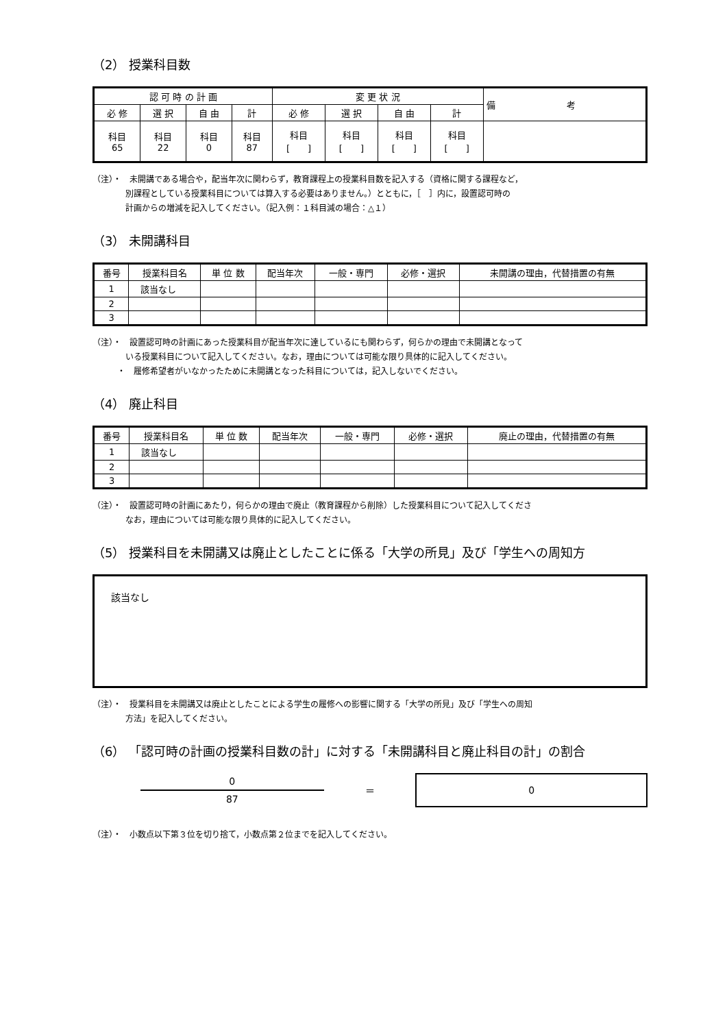（2） 授業科目数
| 認 可 時 の 計 画 | | | | 変 更 状 況 | | | | 備 考 |
| --- | --- | --- | --- | --- | --- | --- | --- | --- |
| 必 修 | 選 択 | 自 由 | 計 | 必 修 | 選 択 | 自 由 | 計 | |
| 科目 65 | 科目 22 | 科目 0 | 科目 87 | 科目 [ ] | 科目 [ ] | 科目 [ ] | 科目 [ ] | |
（注）・　未開講である場合や，配当年次に関わらず，教育課程上の授業科目数を記入する（資格に関する課程など，
別課程としている授業科目については算入する必要はありません。）とともに，［　］内に，設置認可時の
計画からの増減を記入してください。（記入例：１科目減の場合：△１）
（3） 未開講科目
| 番号 | 授業科目名 | 単 位 数 | 配当年次 | 一般・専門 | 必修・選択 | 未開講の理由，代替措置の有無 |
| --- | --- | --- | --- | --- | --- | --- |
| 1 | 該当なし | | | | | |
| 2 | | | | | | |
| 3 | | | | | | |
（注）・　設置認可時の計画にあった授業科目が配当年次に達しているにも関わらず，何らかの理由で未開講となって
いる授業科目について記入してください。なお，理由については可能な限り具体的に記入してください。
　　　・　履修希望者がいなかったために未開講となった科目については，記入しないでください。
（4） 廃止科目
| 番号 | 授業科目名 | 単 位 数 | 配当年次 | 一般・専門 | 必修・選択 | 廃止の理由，代替措置の有無 |
| --- | --- | --- | --- | --- | --- | --- |
| 1 | 該当なし | | | | | |
| 2 | | | | | | |
| 3 | | | | | | |
（注）・　設置認可時の計画にあたり，何らかの理由で廃止（教育課程から削除）した授業科目について記入してくださ
なお，理由については可能な限り具体的に記入してください。
（5） 授業科目を未開講又は廃止としたことに係る「大学の所見」及び「学生への周知方
該当なし
（注）・　授業科目を未開講又は廃止としたことによる学生の履修への影響に関する「大学の所見」及び「学生への周知
方法」を記入してください。
（6） 「認可時の計画の授業科目数の計」に対する「未開講科目と廃止科目の計」の割合
0
87
＝
0
（注）・　小数点以下第３位を切り捨て，小数点第２位までを記入してください。